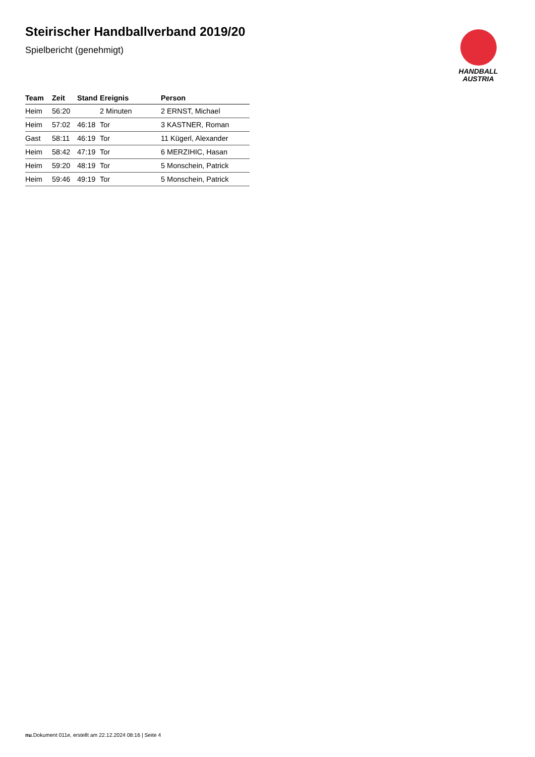Steirischer Handballverband 2019/20
Spielbericht (genehmigt)
| Team | Zeit | Stand | Ereignis | Person |
| --- | --- | --- | --- | --- |
| Heim | 56:20 | | 2 Minuten | 2 ERNST, Michael |
| Heim | 57:02 | 46:18 | Tor | 3 KASTNER, Roman |
| Gast | 58:11 | 46:19 | Tor | 11 Kügerl, Alexander |
| Heim | 58:42 | 47:19 | Tor | 6 MERZIHIC, Hasan |
| Heim | 59:20 | 48:19 | Tor | 5 Monschein, Patrick |
| Heim | 59:46 | 49:19 | Tor | 5 Monschein, Patrick |
HANDBALL
AUSTRIA
nu.Dokument 011e, erstellt am 22.12.2024 08:16 | Seite 4